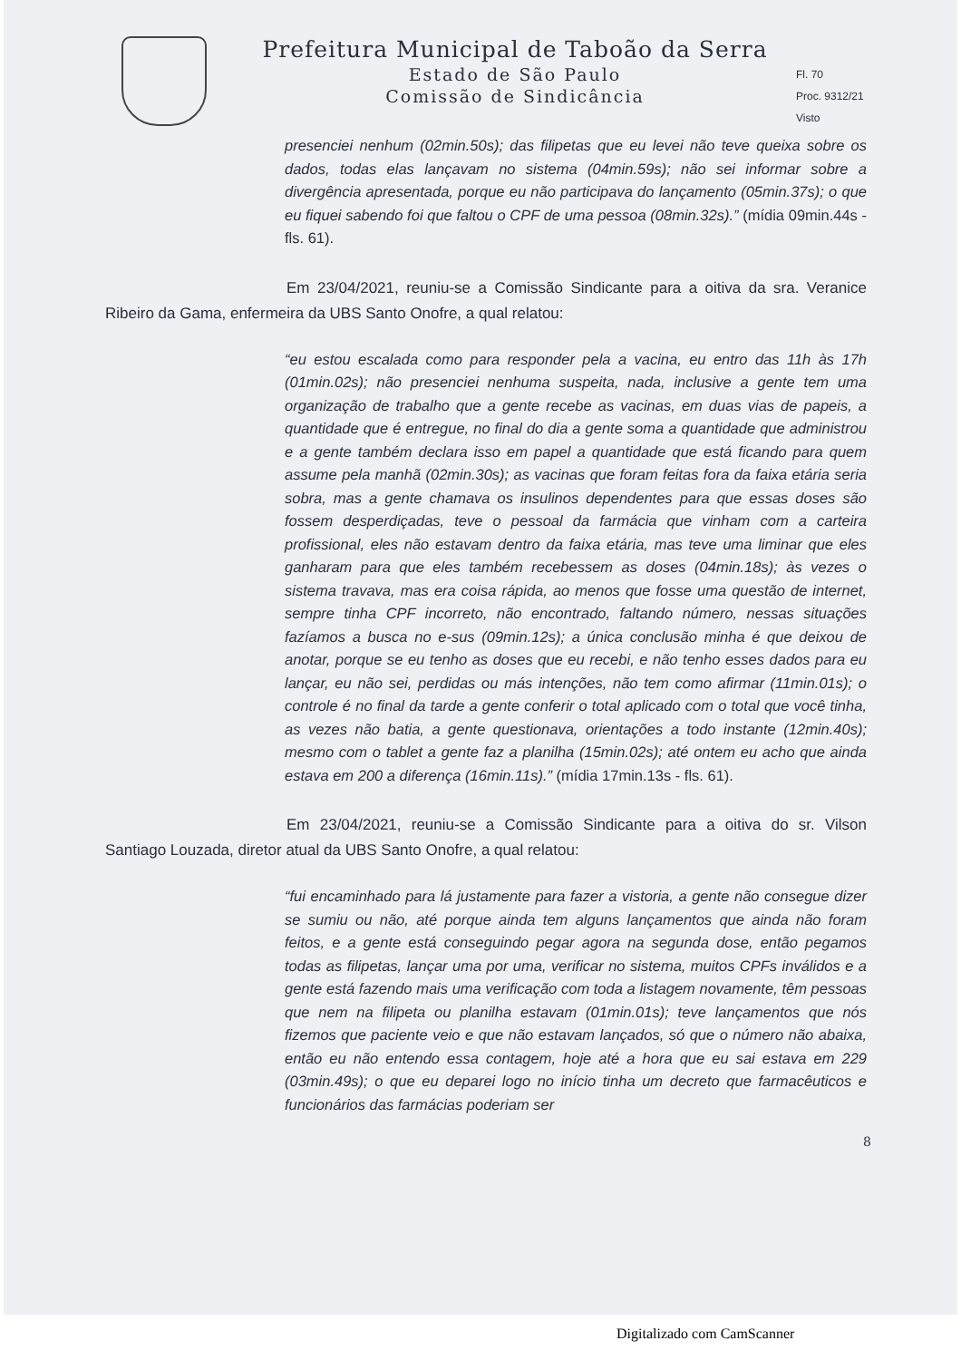Prefeitura Municipal de Taboão da Serra
Estado de São Paulo
Comissão de Sindicância
Fl. 70
Proc. 9312/21
Visto
presenciei nenhum (02min.50s); das filipetas que eu levei não teve queixa sobre os dados, todas elas lançavam no sistema (04min.59s); não sei informar sobre a divergência apresentada, porque eu não participava do lançamento (05min.37s); o que eu fiquei sabendo foi que faltou o CPF de uma pessoa (08min.32s).” (mídia 09min.44s - fls. 61).
Em 23/04/2021, reuniu-se a Comissão Sindicante para a oitiva da sra. Veranice Ribeiro da Gama, enfermeira da UBS Santo Onofre, a qual relatou:
“eu estou escalada como para responder pela a vacina, eu entro das 11h às 17h (01min.02s); não presenciei nenhuma suspeita, nada, inclusive a gente tem uma organização de trabalho que a gente recebe as vacinas, em duas vias de papeis, a quantidade que é entregue, no final do dia a gente soma a quantidade que administrou e a gente também declara isso em papel a quantidade que está ficando para quem assume pela manhã (02min.30s); as vacinas que foram feitas fora da faixa etária seria sobra, mas a gente chamava os insulinos dependentes para que essas doses são fossem desperdiçadas, teve o pessoal da farmácia que vinham com a carteira profissional, eles não estavam dentro da faixa etária, mas teve uma liminar que eles ganharam para que eles também recebessem as doses (04min.18s); às vezes o sistema travava, mas era coisa rápida, ao menos que fosse uma questão de internet, sempre tinha CPF incorreto, não encontrado, faltando número, nessas situações fazíamos a busca no e-sus (09min.12s); a única conclusão minha é que deixou de anotar, porque se eu tenho as doses que eu recebi, e não tenho esses dados para eu lançar, eu não sei, perdidas ou más intenções, não tem como afirmar (11min.01s); o controle é no final da tarde a gente conferir o total aplicado com o total que você tinha, as vezes não batia, a gente questionava, orientações a todo instante (12min.40s); mesmo com o tablet a gente faz a planilha (15min.02s); até ontem eu acho que ainda estava em 200 a diferença (16min.11s).” (mídia 17min.13s - fls. 61).
Em 23/04/2021, reuniu-se a Comissão Sindicante para a oitiva do sr. Vilson Santiago Louzada, diretor atual da UBS Santo Onofre, a qual relatou:
“fui encaminhado para lá justamente para fazer a vistoria, a gente não consegue dizer se sumiu ou não, até porque ainda tem alguns lançamentos que ainda não foram feitos, e a gente está conseguindo pegar agora na segunda dose, então pegamos todas as filipetas, lançar uma por uma, verificar no sistema, muitos CPFs inválidos e a gente está fazendo mais uma verificação com toda a listagem novamente, têm pessoas que nem na filipeta ou planilha estavam (01min.01s); teve lançamentos que nós fizemos que paciente veio e que não estavam lançados, só que o número não abaixa, então eu não entendo essa contagem, hoje até a hora que eu sai estava em 229 (03min.49s); o que eu deparei logo no início tinha um decreto que farmacêuticos e funcionários das farmácias poderiam ser
8
Digitalizado com CamScanner